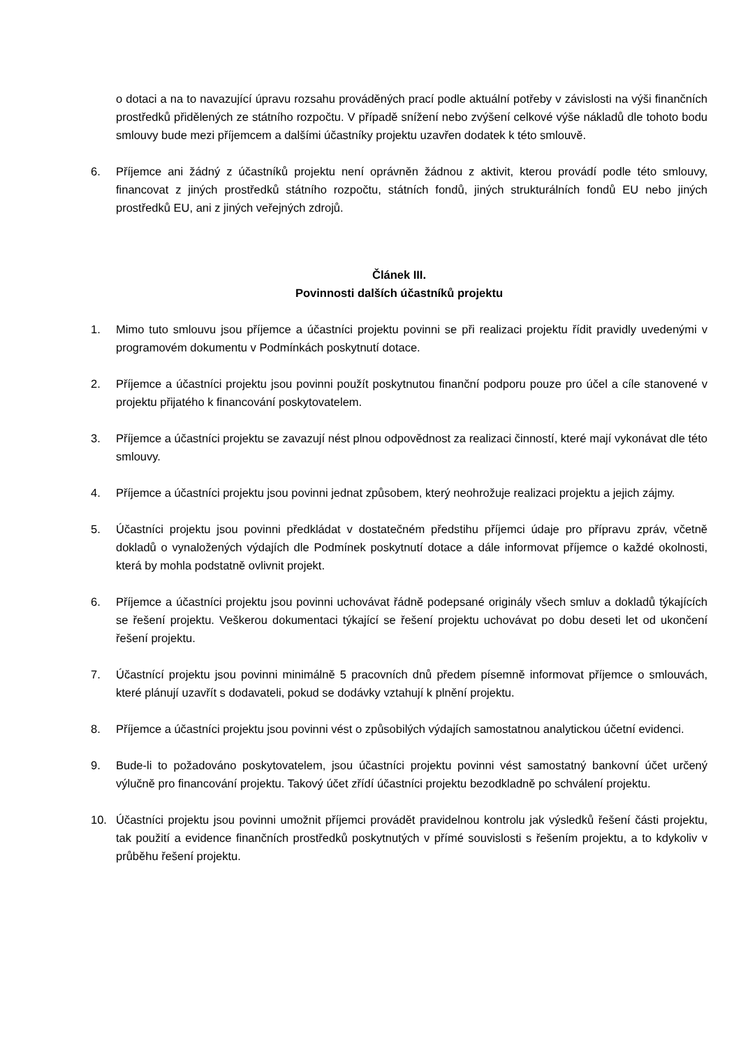o dotaci a na to navazující úpravu rozsahu prováděných prací podle aktuální potřeby v závislosti na výši finančních prostředků přidělených ze státního rozpočtu. V případě snížení nebo zvýšení celkové výše nákladů dle tohoto bodu smlouvy bude mezi příjemcem a dalšími účastníky projektu uzavřen dodatek k této smlouvě.
6. Příjemce ani žádný z účastníků projektu není oprávněn žádnou z aktivit, kterou provádí podle této smlouvy, financovat z jiných prostředků státního rozpočtu, státních fondů, jiných strukturálních fondů EU nebo jiných prostředků EU, ani z jiných veřejných zdrojů.
Článek III.
Povinnosti dalších účastníků projektu
1. Mimo tuto smlouvu jsou příjemce a účastníci projektu povinni se při realizaci projektu řídit pravidly uvedenými v programovém dokumentu v Podmínkách poskytnutí dotace.
2. Příjemce a účastníci projektu jsou povinni použít poskytnutou finanční podporu pouze pro účel a cíle stanovené v projektu přijatého k financování poskytovatelem.
3. Příjemce a účastníci projektu se zavazují nést plnou odpovědnost za realizaci činností, které mají vykonávat dle této smlouvy.
4. Příjemce a účastníci projektu jsou povinni jednat způsobem, který neohrožuje realizaci projektu a jejich zájmy.
5. Účastníci projektu jsou povinni předkládat v dostatečném předstihu příjemci údaje pro přípravu zpráv, včetně dokladů o vynaložených výdajích dle Podmínek poskytnutí dotace a dále informovat příjemce o každé okolnosti, která by mohla podstatně ovlivnit projekt.
6. Příjemce a účastníci projektu jsou povinni uchovávat řádně podepsané originály všech smluv a dokladů týkajících se řešení projektu. Veškerou dokumentaci týkající se řešení projektu uchovávat po dobu deseti let od ukončení řešení projektu.
7. Účastnící projektu jsou povinni minimálně 5 pracovních dnů předem písemně informovat příjemce o smlouvách, které plánují uzavřít s dodavateli, pokud se dodávky vztahují k plnění projektu.
8. Příjemce a účastníci projektu jsou povinni vést o způsobilých výdajích samostatnou analytickou účetní evidenci.
9. Bude-li to požadováno poskytovatelem, jsou účastníci projektu povinni vést samostatný bankovní účet určený výlučně pro financování projektu. Takový účet zřídí účastníci projektu bezodkladně po schválení projektu.
10. Účastníci projektu jsou povinni umožnit příjemci provádět pravidelnou kontrolu jak výsledků řešení části projektu, tak použití a evidence finančních prostředků poskytnutých v přímé souvislosti s řešením projektu, a to kdykoliv v průběhu řešení projektu.